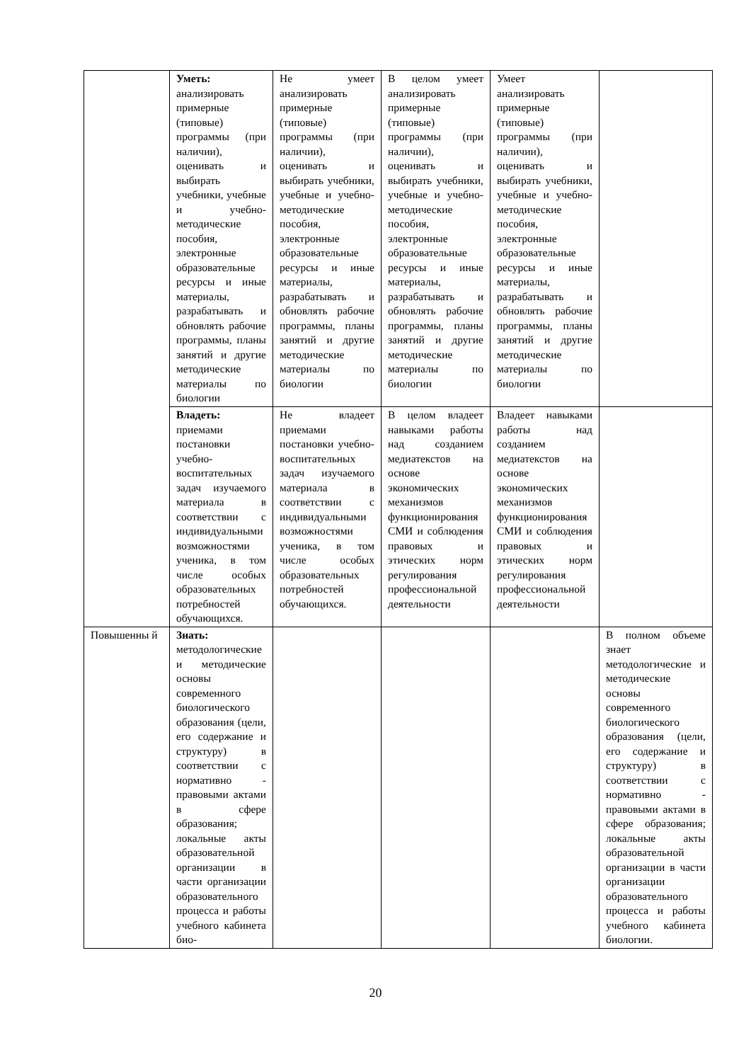| | Уметь: анализировать примерные (типовые) программы (при наличии), оценивать и выбирать учебники, учебные и учебно-методические пособия, электронные образовательные ресурсы и иные материалы, разрабатывать и обновлять рабочие программы, планы занятий и другие методические материалы по биологии | Не умеет анализировать примерные (типовые) программы (при наличии), оценивать и выбирать учебники, учебные и учебно-методические пособия, электронные образовательные ресурсы и иные материалы, разрабатывать и обновлять рабочие программы, планы занятий и другие методические материалы по биологии | В целом умеет анализировать примерные (типовые) программы (при наличии), оценивать и выбирать учебники, учебные и учебно-методические пособия, электронные образовательные ресурсы и иные материалы, разрабатывать и обновлять рабочие программы, планы занятий и другие методические материалы по биологии | Умеет анализировать примерные (типовые) программы (при наличии), оценивать и выбирать учебники, учебные и учебно-методические пособия, электронные образовательные ресурсы и иные материалы, разрабатывать и обновлять рабочие программы, планы занятий и другие методические материалы по биологии | |
| | Владеть: приемами постановки учебно-воспитательных задач изучаемого материала в соответствии с индивидуальными возможностями ученика, в том числе особых образовательных потребностей обучающихся. | Не владеет приемами постановки учебно-воспитательных задач изучаемого материала в соответствии с индивидуальными возможностями ученика, в том числе особых образовательных потребностей обучающихся. | В целом владеет навыками работы над созданием медиатекстов на основе экономических механизмов функционирования СМИ и соблюдения правовых и этических норм регулирования профессиональной деятельности | Владеет навыками работы над созданием медиатекстов на основе экономических механизмов функционирования СМИ и соблюдения правовых и этических норм регулирования профессиональной деятельности | |
| Повышенны й | Знать: методологические и методические основы современного биологического образования (цели, его содержание и структуру) в соответствии с нормативно - правовыми актами в сфере образования; локальные акты образовательной организации в части организации образовательного процесса и работы учебного кабинета био- | | | | В полном объеме знает методологические и методические основы современного биологического образования (цели, его содержание и структуру) в соответствии с нормативно - правовыми актами в сфере образования; локальные акты образовательной организации в части организации образовательного процесса и работы учебного кабинета биологии. |
20